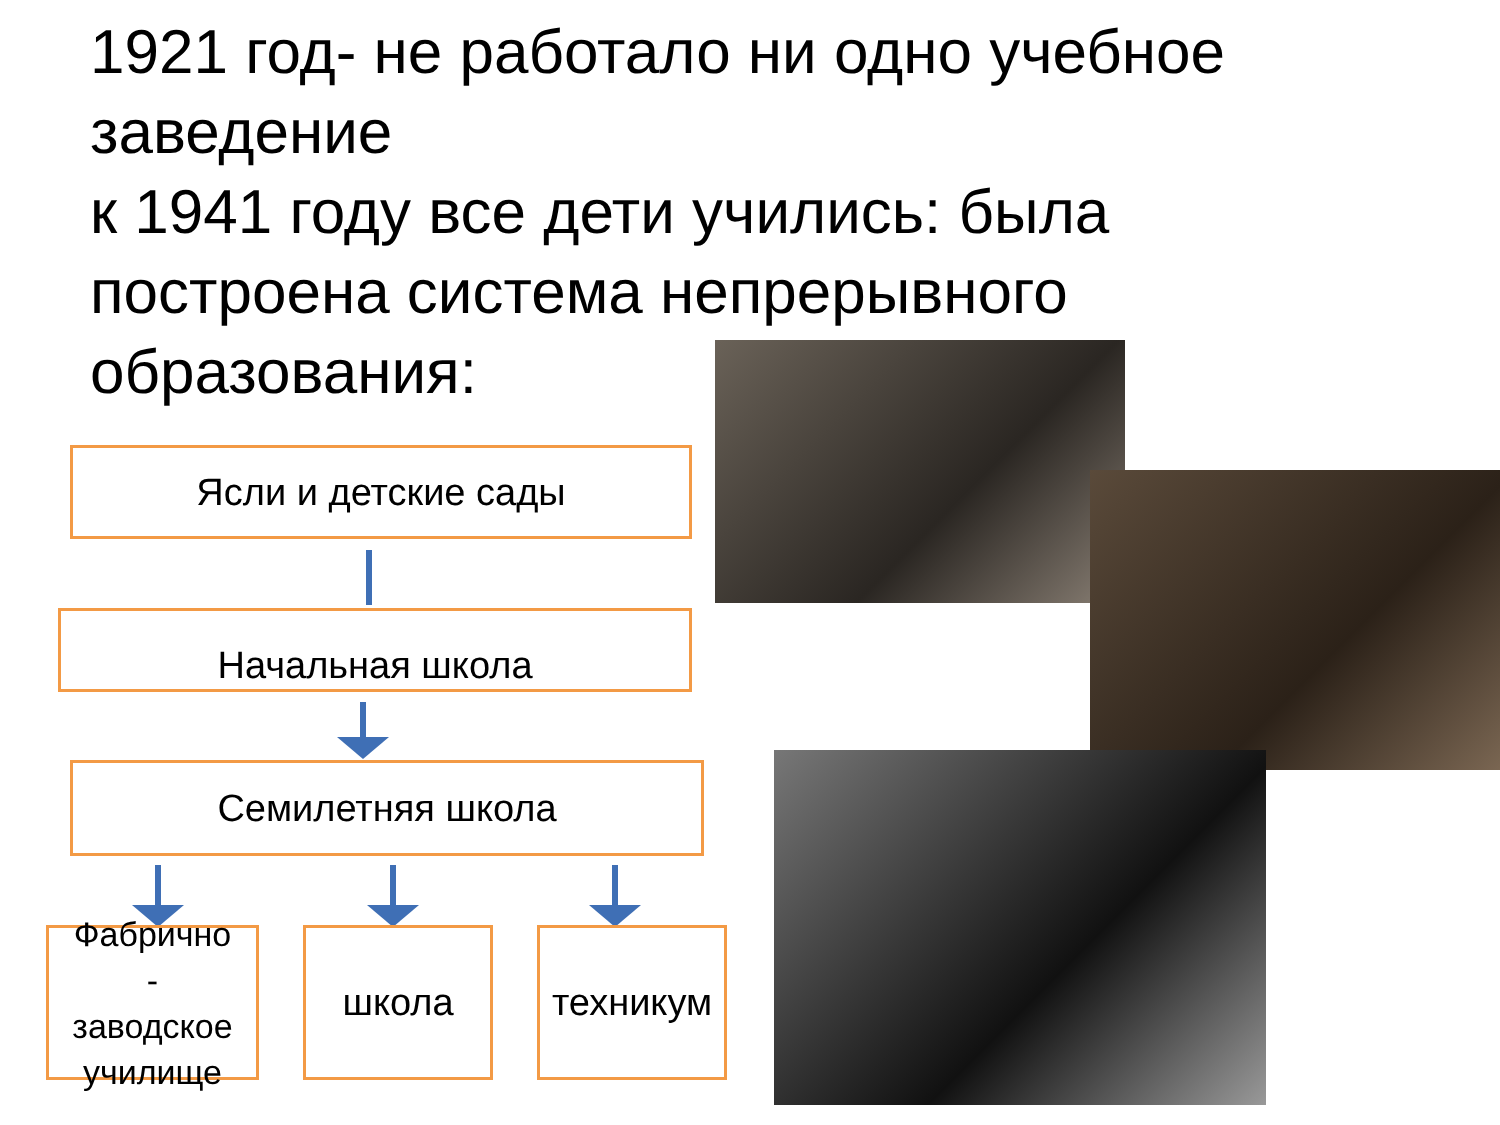1921 год- не работало ни одно учебное заведение
к 1941 году все дети учились: была построена система непрерывного образования:
Ясли и детские сады
Начальная школа
Семилетняя школа
Фабрично
-
заводское училище
школа техникум